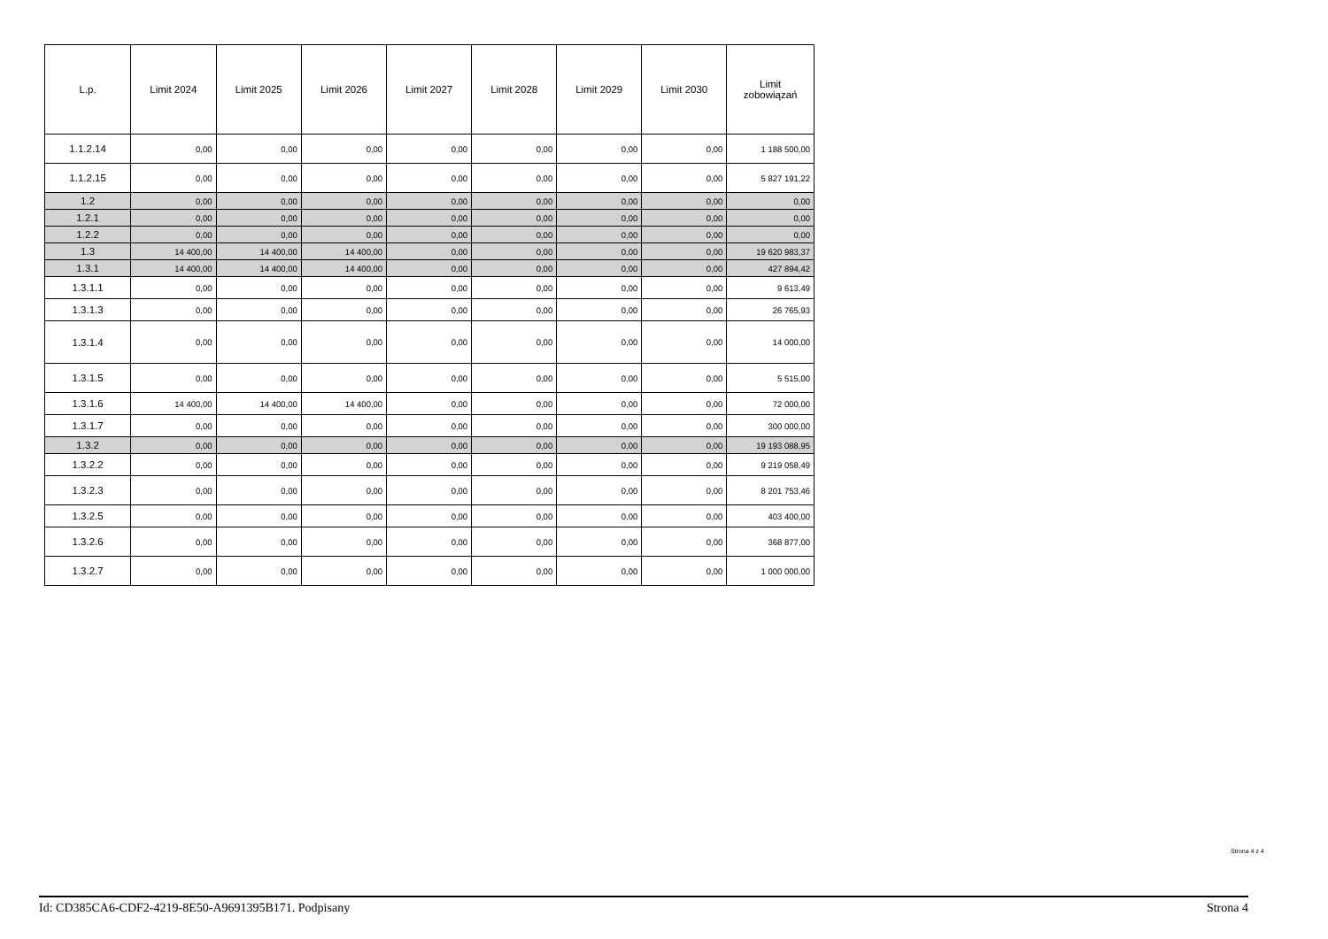| L.p. | Limit 2024 | Limit 2025 | Limit 2026 | Limit 2027 | Limit 2028 | Limit 2029 | Limit 2030 | Limit zobowiązań |
| --- | --- | --- | --- | --- | --- | --- | --- | --- |
| 1.1.2.14 | 0,00 | 0,00 | 0,00 | 0,00 | 0,00 | 0,00 | 0,00 | 1 188 500,00 |
| 1.1.2.15 | 0,00 | 0,00 | 0,00 | 0,00 | 0,00 | 0,00 | 0,00 | 5 827 191,22 |
| 1.2 | 0,00 | 0,00 | 0,00 | 0,00 | 0,00 | 0,00 | 0,00 | 0,00 |
| 1.2.1 | 0,00 | 0,00 | 0,00 | 0,00 | 0,00 | 0,00 | 0,00 | 0,00 |
| 1.2.2 | 0,00 | 0,00 | 0,00 | 0,00 | 0,00 | 0,00 | 0,00 | 0,00 |
| 1.3 | 14 400,00 | 14 400,00 | 14 400,00 | 0,00 | 0,00 | 0,00 | 0,00 | 19 620 983,37 |
| 1.3.1 | 14 400,00 | 14 400,00 | 14 400,00 | 0,00 | 0,00 | 0,00 | 0,00 | 427 894,42 |
| 1.3.1.1 | 0,00 | 0,00 | 0,00 | 0,00 | 0,00 | 0,00 | 0,00 | 9 613,49 |
| 1.3.1.3 | 0,00 | 0,00 | 0,00 | 0,00 | 0,00 | 0,00 | 0,00 | 26 765,93 |
| 1.3.1.4 | 0,00 | 0,00 | 0,00 | 0,00 | 0,00 | 0,00 | 0,00 | 14 000,00 |
| 1.3.1.5 | 0,00 | 0,00 | 0,00 | 0,00 | 0,00 | 0,00 | 0,00 | 5 515,00 |
| 1.3.1.6 | 14 400,00 | 14 400,00 | 14 400,00 | 0,00 | 0,00 | 0,00 | 0,00 | 72 000,00 |
| 1.3.1.7 | 0,00 | 0,00 | 0,00 | 0,00 | 0,00 | 0,00 | 0,00 | 300 000,00 |
| 1.3.2 | 0,00 | 0,00 | 0,00 | 0,00 | 0,00 | 0,00 | 0,00 | 19 193 088,95 |
| 1.3.2.2 | 0,00 | 0,00 | 0,00 | 0,00 | 0,00 | 0,00 | 0,00 | 9 219 058,49 |
| 1.3.2.3 | 0,00 | 0,00 | 0,00 | 0,00 | 0,00 | 0,00 | 0,00 | 8 201 753,46 |
| 1.3.2.5 | 0,00 | 0,00 | 0,00 | 0,00 | 0,00 | 0,00 | 0,00 | 403 400,00 |
| 1.3.2.6 | 0,00 | 0,00 | 0,00 | 0,00 | 0,00 | 0,00 | 0,00 | 368 877,00 |
| 1.3.2.7 | 0,00 | 0,00 | 0,00 | 0,00 | 0,00 | 0,00 | 0,00 | 1 000 000,00 |
Strona 4 z 4
Id: CD385CA6-CDF2-4219-8E50-A9691395B171. Podpisany Strona 4